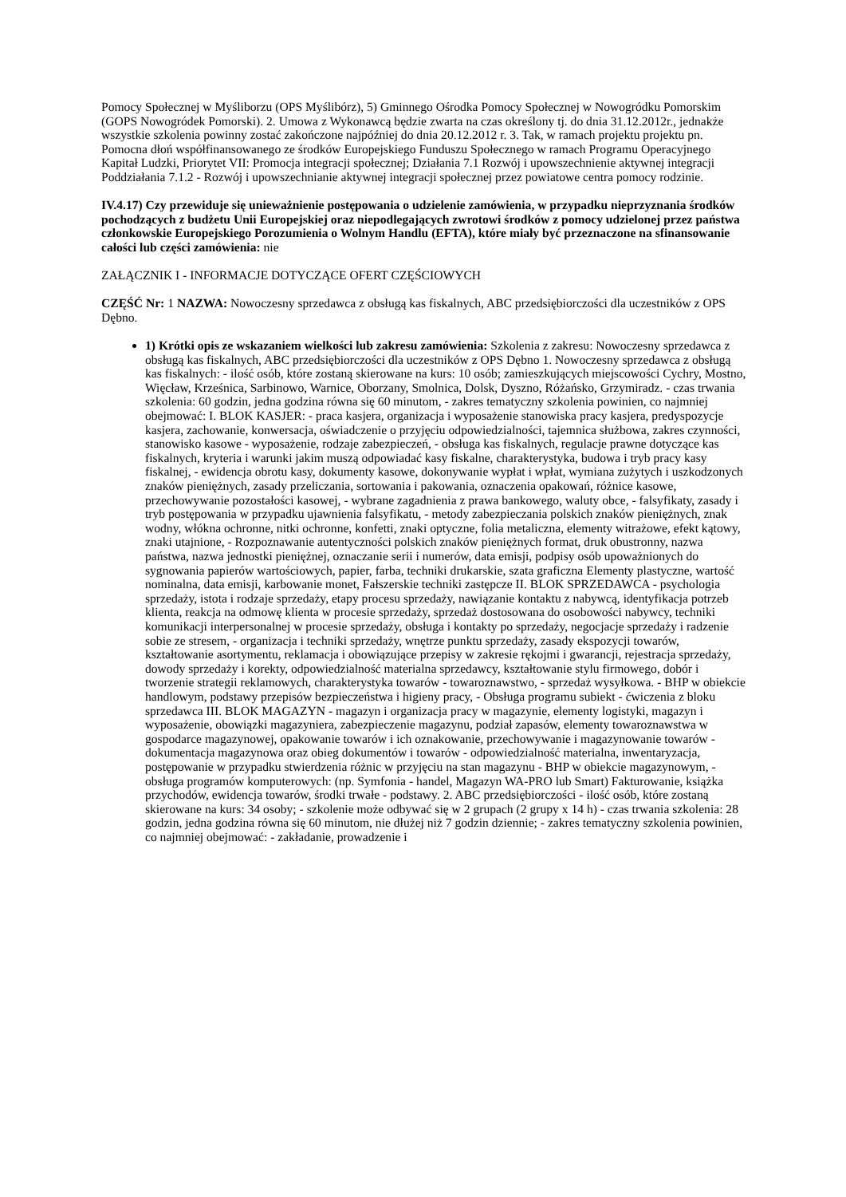Pomocy Społecznej w Myśliborzu (OPS Myślibórz), 5) Gminnego Ośrodka Pomocy Społecznej w Nowogródku Pomorskim (GOPS Nowogródek Pomorski). 2. Umowa z Wykonawcą będzie zwarta na czas określony tj. do dnia 31.12.2012r., jednakże wszystkie szkolenia powinny zostać zakończone najpóźniej do dnia 20.12.2012 r. 3. Tak, w ramach projektu projektu pn. Pomocna dłoń współfinansowanego ze środków Europejskiego Funduszu Społecznego w ramach Programu Operacyjnego Kapitał Ludzki, Priorytet VII: Promocja integracji społecznej; Działania 7.1 Rozwój i upowszechnienie aktywnej integracji Poddziałania 7.1.2 - Rozwój i upowszechnianie aktywnej integracji społecznej przez powiatowe centra pomocy rodzinie.
IV.4.17) Czy przewiduje się unieważnienie postępowania o udzielenie zamówienia, w przypadku nieprzyznania środków pochodzących z budżetu Unii Europejskiej oraz niepodlegających zwrotowi środków z pomocy udzielonej przez państwa członkowskie Europejskiego Porozumienia o Wolnym Handlu (EFTA), które miały być przeznaczone na sfinansowanie całości lub części zamówienia: nie
ZAŁĄCZNIK I - INFORMACJE DOTYCZĄCE OFERT CZĘŚCIOWYCH
CZĘŚĆ Nr: 1 NAZWA: Nowoczesny sprzedawca z obsługą kas fiskalnych, ABC przedsiębiorczości dla uczestników z OPS Dębno.
1) Krótki opis ze wskazaniem wielkości lub zakresu zamówienia: Szkolenia z zakresu: Nowoczesny sprzedawca z obsługą kas fiskalnych, ABC przedsiębiorczości dla uczestników z OPS Dębno 1. Nowoczesny sprzedawca z obsługą kas fiskalnych: - ilość osób, które zostaną skierowane na kurs: 10 osób; zamieszkujących miejscowości Cychry, Mostno, Więcław, Krześnica, Sarbinowo, Warnice, Oborzany, Smolnica, Dolsk, Dyszno, Różańsko, Grzymiradz. - czas trwania szkolenia: 60 godzin, jedna godzina równa się 60 minutom, - zakres tematyczny szkolenia powinien, co najmniej obejmować: I. BLOK KASJER: - praca kasjera, organizacja i wyposażenie stanowiska pracy kasjera, predyspozycje kasjera, zachowanie, konwersacja, oświadczenie o przyjęciu odpowiedzialności, tajemnica służbowa, zakres czynności, stanowisko kasowe - wyposażenie, rodzaje zabezpieczeń, - obsługa kas fiskalnych, regulacje prawne dotyczące kas fiskalnych, kryteria i warunki jakim muszą odpowiadać kasy fiskalne, charakterystyka, budowa i tryb pracy kasy fiskalnej, - ewidencja obrotu kasy, dokumenty kasowe, dokonywanie wypłat i wpłat, wymiana zużytych i uszkodzonych znaków pieniężnych, zasady przeliczania, sortowania i pakowania, oznaczenia opakowań, różnice kasowe, przechowywanie pozostałości kasowej, - wybrane zagadnienia z prawa bankowego, waluty obce, - falsyfikaty, zasady i tryb postępowania w przypadku ujawnienia falsyfikatu, - metody zabezpieczania polskich znaków pieniężnych, znak wodny, włókna ochronne, nitki ochronne, konfetti, znaki optyczne, folia metaliczna, elementy witrażowe, efekt kątowy, znaki utajnione, - Rozpoznawanie autentyczności polskich znaków pieniężnych format, druk obustronny, nazwa państwa, nazwa jednostki pieniężnej, oznaczanie serii i numerów, data emisji, podpisy osób upoważnionych do sygnowania papierów wartościowych, papier, farba, techniki drukarskie, szata graficzna Elementy plastyczne, wartość nominalna, data emisji, karbowanie monet, Fałszerskie techniki zastępcze II. BLOK SPRZEDAWCA - psychologia sprzedaży, istota i rodzaje sprzedaży, etapy procesu sprzedaży, nawiązanie kontaktu z nabywcą, identyfikacja potrzeb klienta, reakcja na odmowę klienta w procesie sprzedaży, sprzedaż dostosowana do osobowości nabywcy, techniki komunikacji interpersonalnej w procesie sprzedaży, obsługa i kontakty po sprzedaży, negocjacje sprzedaży i radzenie sobie ze stresem, - organizacja i techniki sprzedaży, wnętrze punktu sprzedaży, zasady ekspozycji towarów, kształtowanie asortymentu, reklamacja i obowiązujące przepisy w zakresie rękojmi i gwarancji, rejestracja sprzedaży, dowody sprzedaży i korekty, odpowiedzialność materialna sprzedawcy, kształtowanie stylu firmowego, dobór i tworzenie strategii reklamowych, charakterystyka towarów - towaroznawstwo, - sprzedaż wysyłkowa. - BHP w obiekcie handlowym, podstawy przepisów bezpieczeństwa i higieny pracy, - Obsługa programu subiekt - ćwiczenia z bloku sprzedawca III. BLOK MAGAZYN - magazyn i organizacja pracy w magazynie, elementy logistyki, magazyn i wyposażenie, obowiązki magazyniera, zabezpieczenie magazynu, podział zapasów, elementy towaroznawstwa w gospodarce magazynowej, opakowanie towarów i ich oznakowanie, przechowywanie i magazynowanie towarów - dokumentacja magazynowa oraz obieg dokumentów i towarów - odpowiedzialność materialna, inwentaryzacja, postępowanie w przypadku stwierdzenia różnic w przyjęciu na stan magazynu - BHP w obiekcie magazynowym, - obsługa programów komputerowych: (np. Symfonia - handel, Magazyn WA-PRO lub Smart) Fakturowanie, książka przychodów, ewidencja towarów, środki trwałe - podstawy. 2. ABC przedsiębiorczości - ilość osób, które zostaną skierowane na kurs: 34 osoby; - szkolenie może odbywać się w 2 grupach (2 grupy x 14 h) - czas trwania szkolenia: 28 godzin, jedna godzina równa się 60 minutom, nie dłużej niż 7 godzin dziennie; - zakres tematyczny szkolenia powinien, co najmniej obejmować: - zakładanie, prowadzenie i